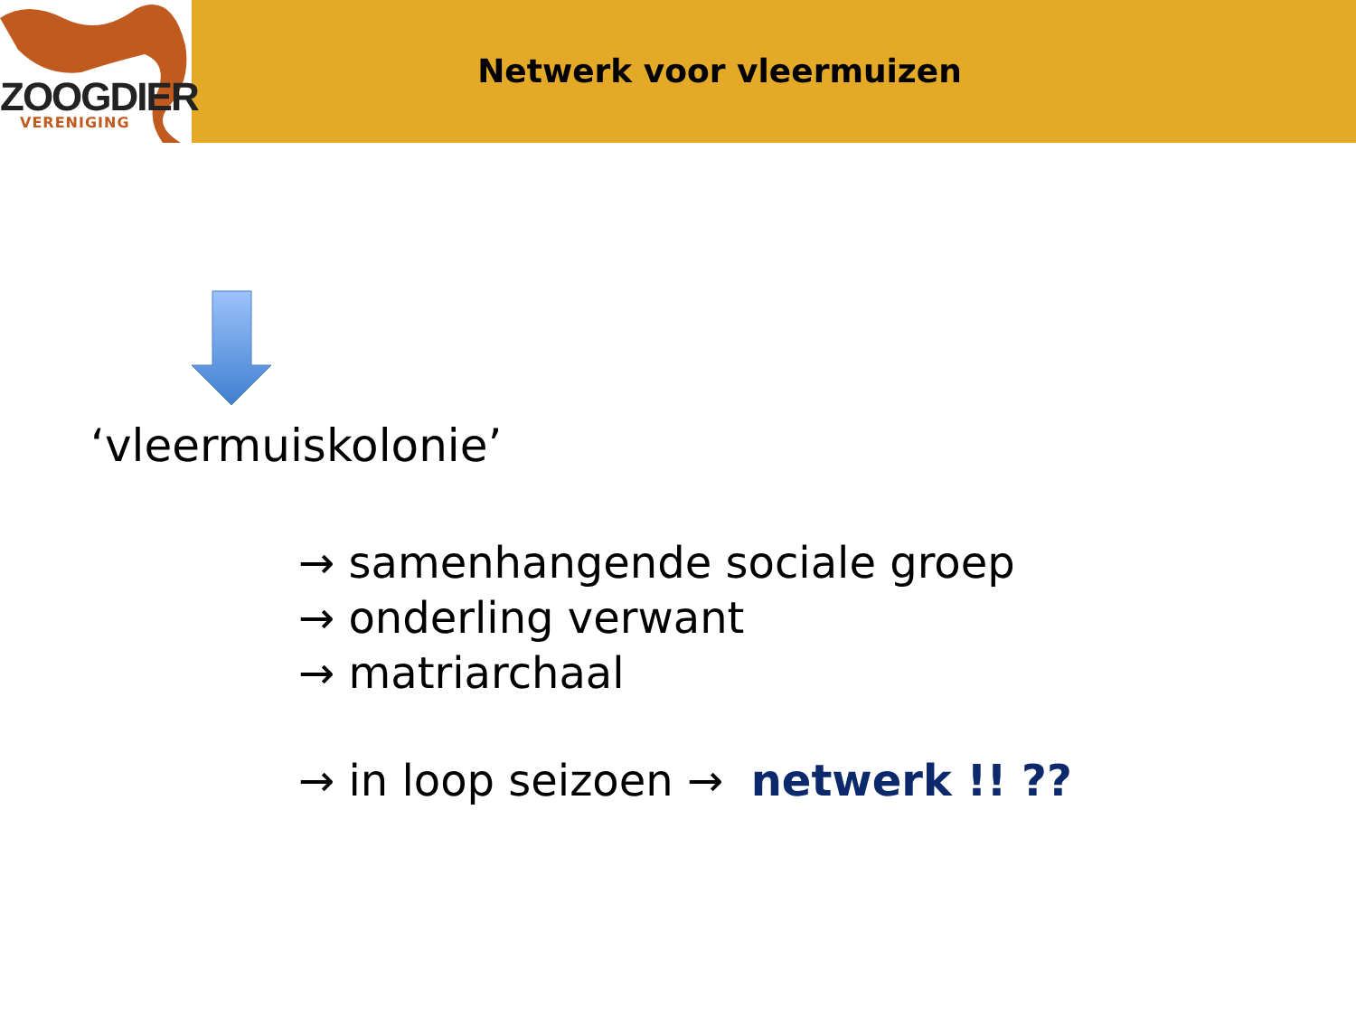ZOOGDIER
VERENIGING
Netwerk voor vleermuizen
‘vleermuiskolonie’
→ samenhangende sociale groep
→ onderling verwant
→ matriarchaal
→ in loop seizoen → netwerk !! ??